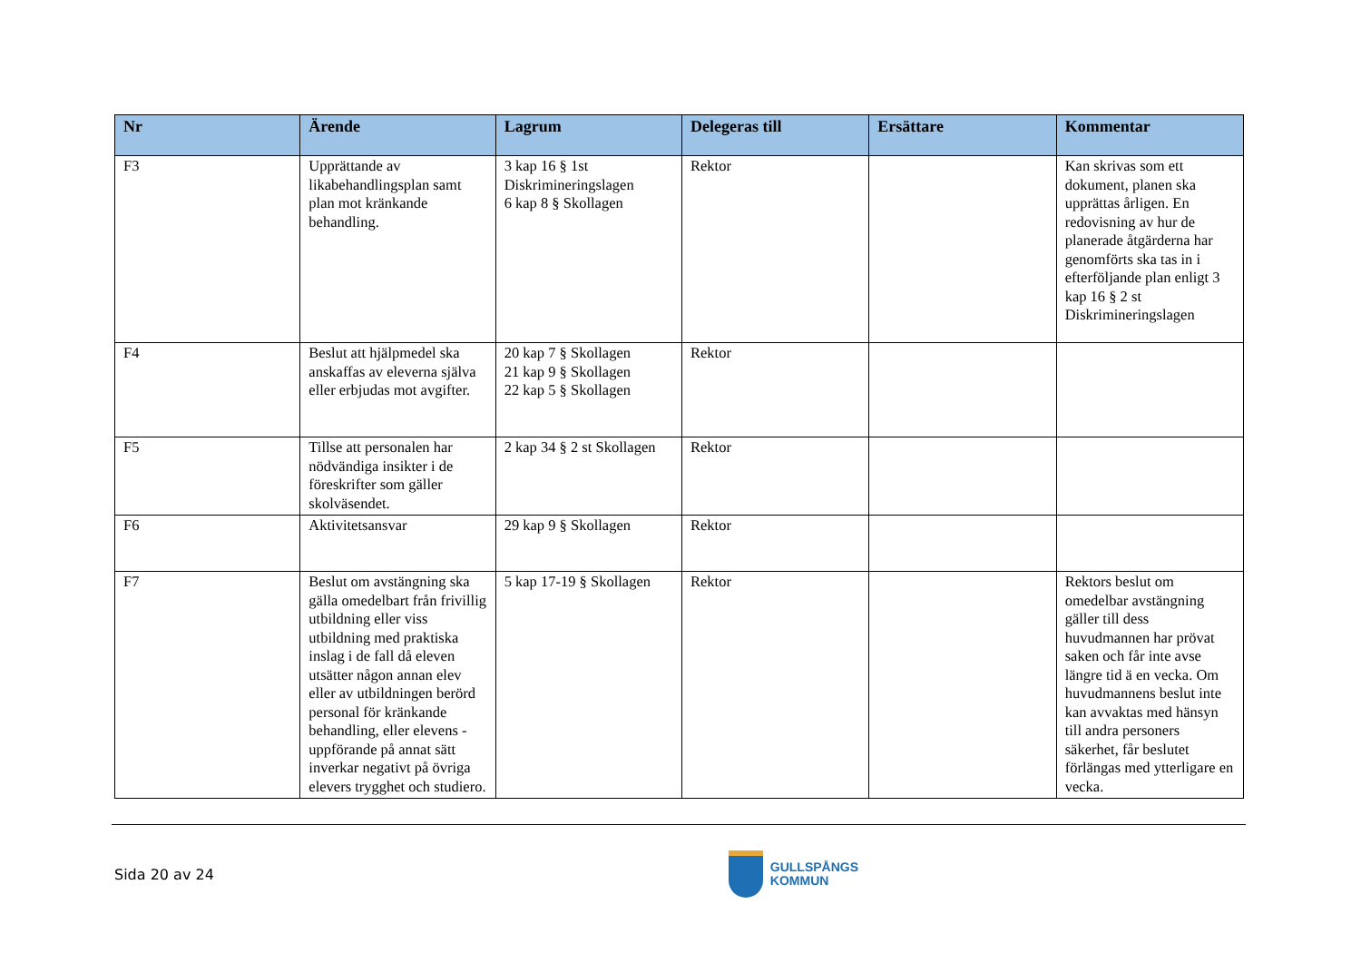| Nr | Ärende | Lagrum | Delegeras till | Ersättare | Kommentar |
| --- | --- | --- | --- | --- | --- |
| F3 | Upprättande av likabehandlingsplan samt plan mot kränkande behandling. | 3 kap 16 § 1st Diskrimineringslagen 6 kap 8 § Skollagen | Rektor | | Kan skrivas som ett dokument, planen ska upprättas årligen. En redovisning av hur de planerade åtgärderna har genomförts ska tas in i efterföljande plan enligt 3 kap 16 § 2 st Diskrimineringslagen |
| F4 | Beslut att hjälpmedel ska anskaffas av eleverna själva eller erbjudas mot avgifter. | 20 kap 7 § Skollagen 21 kap 9 § Skollagen 22 kap 5 § Skollagen | Rektor | | |
| F5 | Tillse att personalen har nödvändiga insikter i de föreskrifter som gäller skolväsendet. | 2 kap 34 § 2 st Skollagen | Rektor | | |
| F6 | Aktivitetsansvar | 29 kap 9 § Skollagen | Rektor | | |
| F7 | Beslut om avstängning ska gälla omedelbart från frivillig utbildning eller viss utbildning med praktiska inslag i de fall då eleven utsätter någon annan elev eller av utbildningen berörd personal för kränkande behandling, eller elevens -uppförande på annat sätt inverkar negativt på övriga elevers trygghet och studiero. | 5 kap 17-19 § Skollagen | Rektor | | Rektors beslut om omedelbar avstängning gäller till dess huvudmannen har prövat saken och får inte avse längre tid ä en vecka. Om huvudmannens beslut inte kan avvaktas med hänsyn till andra personers säkerhet, får beslutet förlängas med ytterligare en vecka. |
Sida 20 av 24
GULLSPÅNGS
KOMMUN